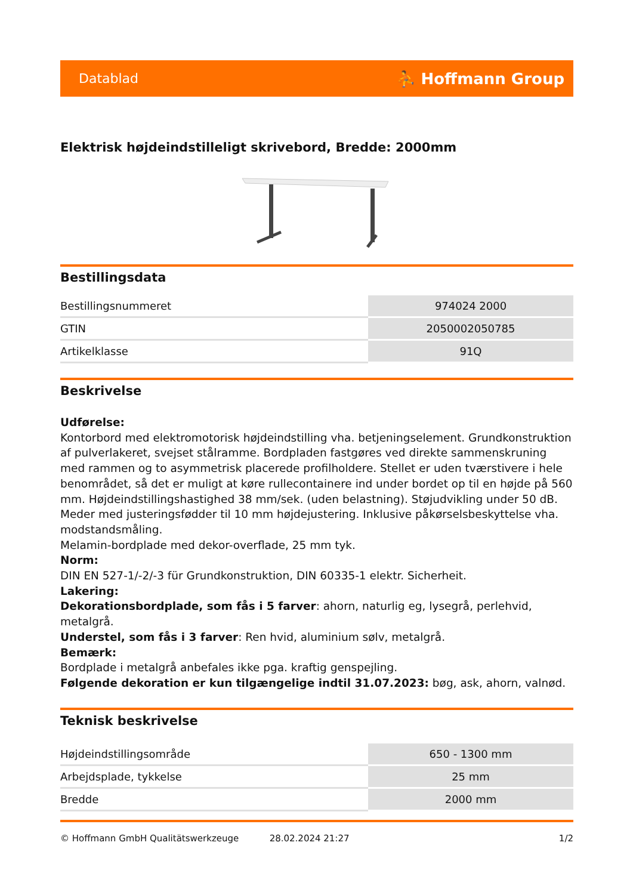Datablad ⛹ Hoffmann Group
Elektrisk højdeindstilleligt skrivebord, Bredde: 2000mm
Bestillingsdata
| Bestillingsnummeret | 974024 2000 |
| GTIN | 2050002050785 |
| Artikelklasse | 91Q |
Beskrivelse
Udførelse:
Kontorbord med elektromotorisk højdeindstilling vha. betjeningselement. Grundkonstruktion af pulverlakeret, svejset stålramme. Bordpladen fastgøres ved direkte sammenskruning med rammen og to asymmetrisk placerede profilholdere. Stellet er uden tværstivere i hele benområdet, så det er muligt at køre rullecontainere ind under bordet op til en højde på 560 mm. Højdeindstillingshastighed 38 mm/sek. (uden belastning). Støjudvikling under 50 dB. Meder med justeringsfødder til 10 mm højdejustering. Inklusive påkørselsbeskyttelse vha. modstandsmåling.
Melamin-bordplade med dekor-overflade, 25 mm tyk.
Norm:
DIN EN 527-1/-2/-3 für Grundkonstruktion, DIN 60335-1 elektr. Sicherheit.
Lakering:
Dekorationsbordplade, som fås i 5 farver: ahorn, naturlig eg, lysegrå, perlehvid, metalgrå.
Understel, som fås i 3 farver: Ren hvid, aluminium sølv, metalgrå.
Bemærk:
Bordplade i metalgrå anbefales ikke pga. kraftig genspejling.
Følgende dekoration er kun tilgængelige indtil 31.07.2023: bøg, ask, ahorn, valnød.
Teknisk beskrivelse
| Højdeindstillingsområde | 650 - 1300 mm |
| Arbejdsplade, tykkelse | 25 mm |
| Bredde | 2000 mm |
© Hoffmann GmbH Qualitätswerkzeuge 28.02.2024 21:27 1/2